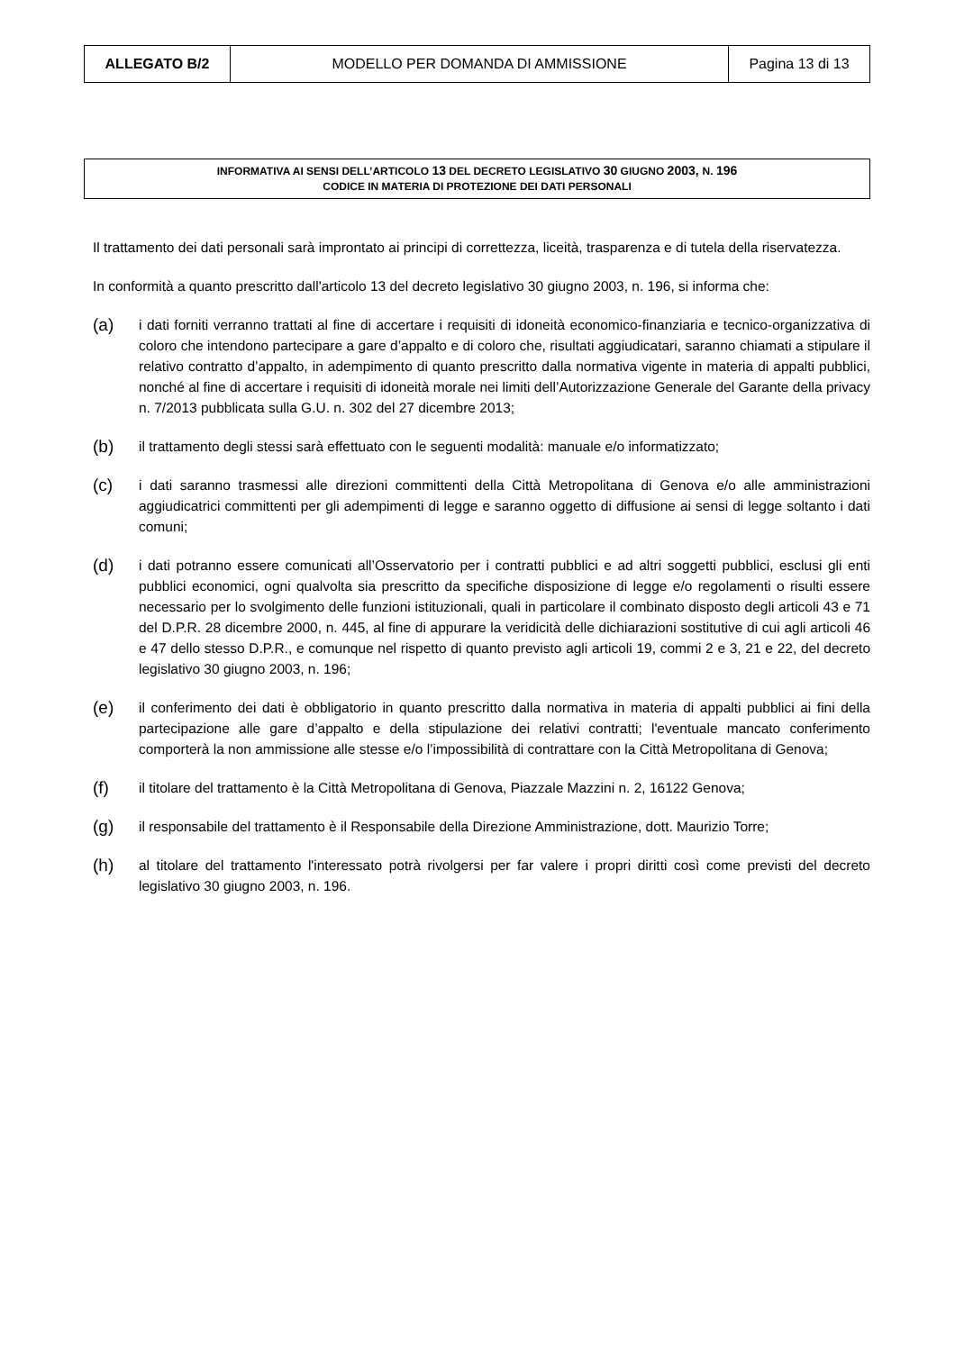| ALLEGATO B/2 | MODELLO PER DOMANDA DI AMMISSIONE | Pagina 13 di 13 |
INFORMATIVA AI SENSI DELL’ARTICOLO 13 DEL DECRETO LEGISLATIVO 30 GIUGNO 2003, N. 196
CODICE IN MATERIA DI PROTEZIONE DEI DATI PERSONALI
Il trattamento dei dati personali sarà improntato ai principi di correttezza, liceità, trasparenza e di tutela della riservatezza.
In conformità a quanto prescritto dall'articolo 13 del decreto legislativo 30 giugno 2003, n. 196, si informa che:
(a) i dati forniti verranno trattati al fine di accertare i requisiti di idoneità economico-finanziaria e tecnico-organizzativa di coloro che intendono partecipare a gare d’appalto e di coloro che, risultati aggiudicatari, saranno chiamati a stipulare il relativo contratto d’appalto, in adempimento di quanto prescritto dalla normativa vigente in materia di appalti pubblici, nonché al fine di accertare i requisiti di idoneità morale nei limiti dell’Autorizzazione Generale del Garante della privacy n. 7/2013 pubblicata sulla G.U. n. 302 del 27 dicembre 2013;
(b) il trattamento degli stessi sarà effettuato con le seguenti modalità: manuale e/o informatizzato;
(c) i dati saranno trasmessi alle direzioni committenti della Città Metropolitana di Genova e/o alle amministrazioni aggiudicatrici committenti per gli adempimenti di legge e saranno oggetto di diffusione ai sensi di legge soltanto i dati comuni;
(d) i dati potranno essere comunicati all’Osservatorio per i contratti pubblici e ad altri soggetti pubblici, esclusi gli enti pubblici economici, ogni qualvolta sia prescritto da specifiche disposizione di legge e/o regolamenti o risulti essere necessario per lo svolgimento delle funzioni istituzionali, quali in particolare il combinato disposto degli articoli 43 e 71 del D.P.R. 28 dicembre 2000, n. 445, al fine di appurare la veridicità delle dichiarazioni sostitutive di cui agli articoli 46 e 47 dello stesso D.P.R., e comunque nel rispetto di quanto previsto agli articoli 19, commi 2 e 3, 21 e 22, del decreto legislativo 30 giugno 2003, n. 196;
(e) il conferimento dei dati è obbligatorio in quanto prescritto dalla normativa in materia di appalti pubblici ai fini della partecipazione alle gare d’appalto e della stipulazione dei relativi contratti; l'eventuale mancato conferimento comporterà la non ammissione alle stesse e/o l’impossibilità di contrattare con la Città Metropolitana di Genova;
(f) il titolare del trattamento è la Città Metropolitana di Genova, Piazzale Mazzini n. 2, 16122 Genova;
(g) il responsabile del trattamento è il Responsabile della Direzione Amministrazione, dott. Maurizio Torre;
(h) al titolare del trattamento l'interessato potrà rivolgersi per far valere i propri diritti così come previsti del decreto legislativo 30 giugno 2003, n. 196.